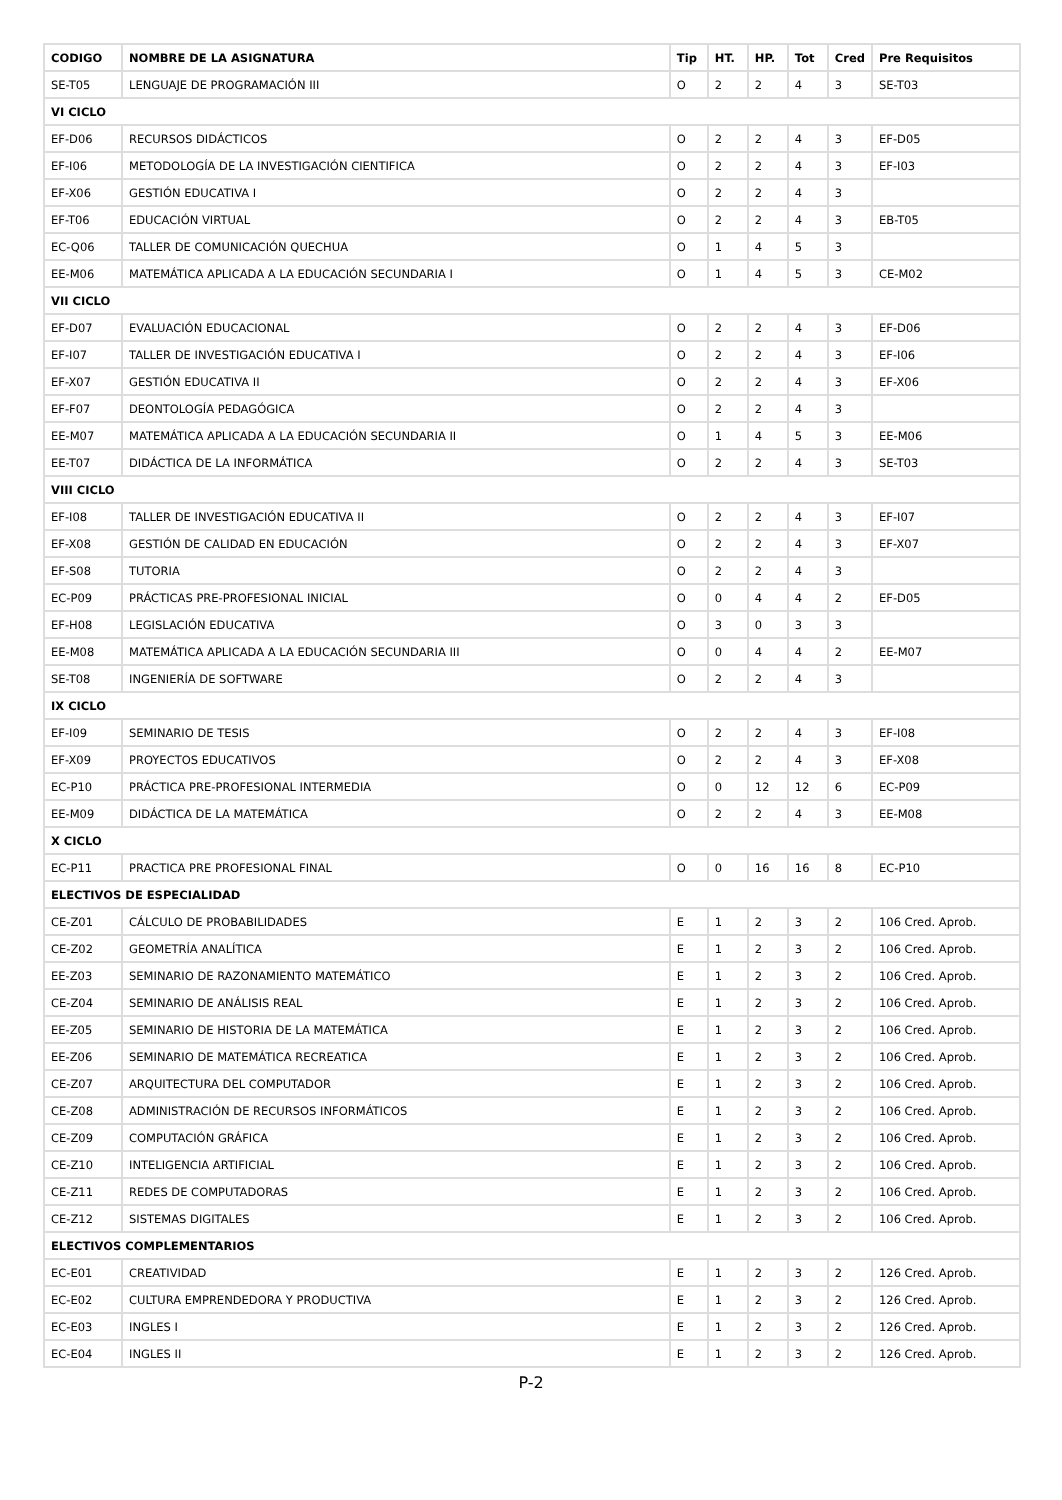| CODIGO | NOMBRE DE LA ASIGNATURA | Tip | HT. | HP. | Tot | Cred | Pre Requisitos |
| --- | --- | --- | --- | --- | --- | --- | --- |
| SE-T05 | LENGUAJE DE PROGRAMACIÓN III | O | 2 | 2 | 4 | 3 | SE-T03 |
| VI CICLO | | | | | | | |
| EF-D06 | RECURSOS DIDÁCTICOS | O | 2 | 2 | 4 | 3 | EF-D05 |
| EF-I06 | METODOLOGÍA DE LA INVESTIGACIÓN CIENTIFICA | O | 2 | 2 | 4 | 3 | EF-I03 |
| EF-X06 | GESTIÓN EDUCATIVA I | O | 2 | 2 | 4 | 3 | |
| EF-T06 | EDUCACIÓN VIRTUAL | O | 2 | 2 | 4 | 3 | EB-T05 |
| EC-Q06 | TALLER DE COMUNICACIÓN QUECHUA | O | 1 | 4 | 5 | 3 | |
| EE-M06 | MATEMÁTICA APLICADA A LA EDUCACIÓN SECUNDARIA I | O | 1 | 4 | 5 | 3 | CE-M02 |
| VII CICLO | | | | | | | |
| EF-D07 | EVALUACIÓN EDUCACIONAL | O | 2 | 2 | 4 | 3 | EF-D06 |
| EF-I07 | TALLER DE INVESTIGACIÓN EDUCATIVA I | O | 2 | 2 | 4 | 3 | EF-I06 |
| EF-X07 | GESTIÓN EDUCATIVA II | O | 2 | 2 | 4 | 3 | EF-X06 |
| EF-F07 | DEONTOLOGÍA PEDAGÓGICA | O | 2 | 2 | 4 | 3 | |
| EE-M07 | MATEMÁTICA APLICADA A LA EDUCACIÓN SECUNDARIA II | O | 1 | 4 | 5 | 3 | EE-M06 |
| EE-T07 | DIDÁCTICA DE LA INFORMÁTICA | O | 2 | 2 | 4 | 3 | SE-T03 |
| VIII CICLO | | | | | | | |
| EF-I08 | TALLER DE INVESTIGACIÓN EDUCATIVA II | O | 2 | 2 | 4 | 3 | EF-I07 |
| EF-X08 | GESTIÓN DE CALIDAD EN EDUCACIÓN | O | 2 | 2 | 4 | 3 | EF-X07 |
| EF-S08 | TUTORIA | O | 2 | 2 | 4 | 3 | |
| EC-P09 | PRÁCTICAS PRE-PROFESIONAL INICIAL | O | 0 | 4 | 4 | 2 | EF-D05 |
| EF-H08 | LEGISLACIÓN EDUCATIVA | O | 3 | 0 | 3 | 3 | |
| EE-M08 | MATEMÁTICA APLICADA A LA EDUCACIÓN SECUNDARIA III | O | 0 | 4 | 4 | 2 | EE-M07 |
| SE-T08 | INGENIERÍA DE SOFTWARE | O | 2 | 2 | 4 | 3 | |
| IX CICLO | | | | | | | |
| EF-I09 | SEMINARIO DE TESIS | O | 2 | 2 | 4 | 3 | EF-I08 |
| EF-X09 | PROYECTOS EDUCATIVOS | O | 2 | 2 | 4 | 3 | EF-X08 |
| EC-P10 | PRÁCTICA PRE-PROFESIONAL INTERMEDIA | O | 0 | 12 | 12 | 6 | EC-P09 |
| EE-M09 | DIDÁCTICA DE LA MATEMÁTICA | O | 2 | 2 | 4 | 3 | EE-M08 |
| X CICLO | | | | | | | |
| EC-P11 | PRACTICA PRE PROFESIONAL FINAL | O | 0 | 16 | 16 | 8 | EC-P10 |
| ELECTIVOS DE ESPECIALIDAD | | | | | | | |
| CE-Z01 | CÁLCULO DE PROBABILIDADES | E | 1 | 2 | 3 | 2 | 106 Cred. Aprob. |
| CE-Z02 | GEOMETRÍA ANALÍTICA | E | 1 | 2 | 3 | 2 | 106 Cred. Aprob. |
| EE-Z03 | SEMINARIO DE RAZONAMIENTO MATEMÁTICO | E | 1 | 2 | 3 | 2 | 106 Cred. Aprob. |
| CE-Z04 | SEMINARIO DE ANÁLISIS REAL | E | 1 | 2 | 3 | 2 | 106 Cred. Aprob. |
| EE-Z05 | SEMINARIO DE HISTORIA DE LA MATEMÁTICA | E | 1 | 2 | 3 | 2 | 106 Cred. Aprob. |
| EE-Z06 | SEMINARIO DE MATEMÁTICA RECREATICA | E | 1 | 2 | 3 | 2 | 106 Cred. Aprob. |
| CE-Z07 | ARQUITECTURA DEL COMPUTADOR | E | 1 | 2 | 3 | 2 | 106 Cred. Aprob. |
| CE-Z08 | ADMINISTRACIÓN DE RECURSOS INFORMÁTICOS | E | 1 | 2 | 3 | 2 | 106 Cred. Aprob. |
| CE-Z09 | COMPUTACIÓN GRÁFICA | E | 1 | 2 | 3 | 2 | 106 Cred. Aprob. |
| CE-Z10 | INTELIGENCIA ARTIFICIAL | E | 1 | 2 | 3 | 2 | 106 Cred. Aprob. |
| CE-Z11 | REDES DE COMPUTADORAS | E | 1 | 2 | 3 | 2 | 106 Cred. Aprob. |
| CE-Z12 | SISTEMAS DIGITALES | E | 1 | 2 | 3 | 2 | 106 Cred. Aprob. |
| ELECTIVOS COMPLEMENTARIOS | | | | | | | |
| EC-E01 | CREATIVIDAD | E | 1 | 2 | 3 | 2 | 126 Cred. Aprob. |
| EC-E02 | CULTURA EMPRENDEDORA Y PRODUCTIVA | E | 1 | 2 | 3 | 2 | 126 Cred. Aprob. |
| EC-E03 | INGLES I | E | 1 | 2 | 3 | 2 | 126 Cred. Aprob. |
| EC-E04 | INGLES II | E | 1 | 2 | 3 | 2 | 126 Cred. Aprob. |
P-2